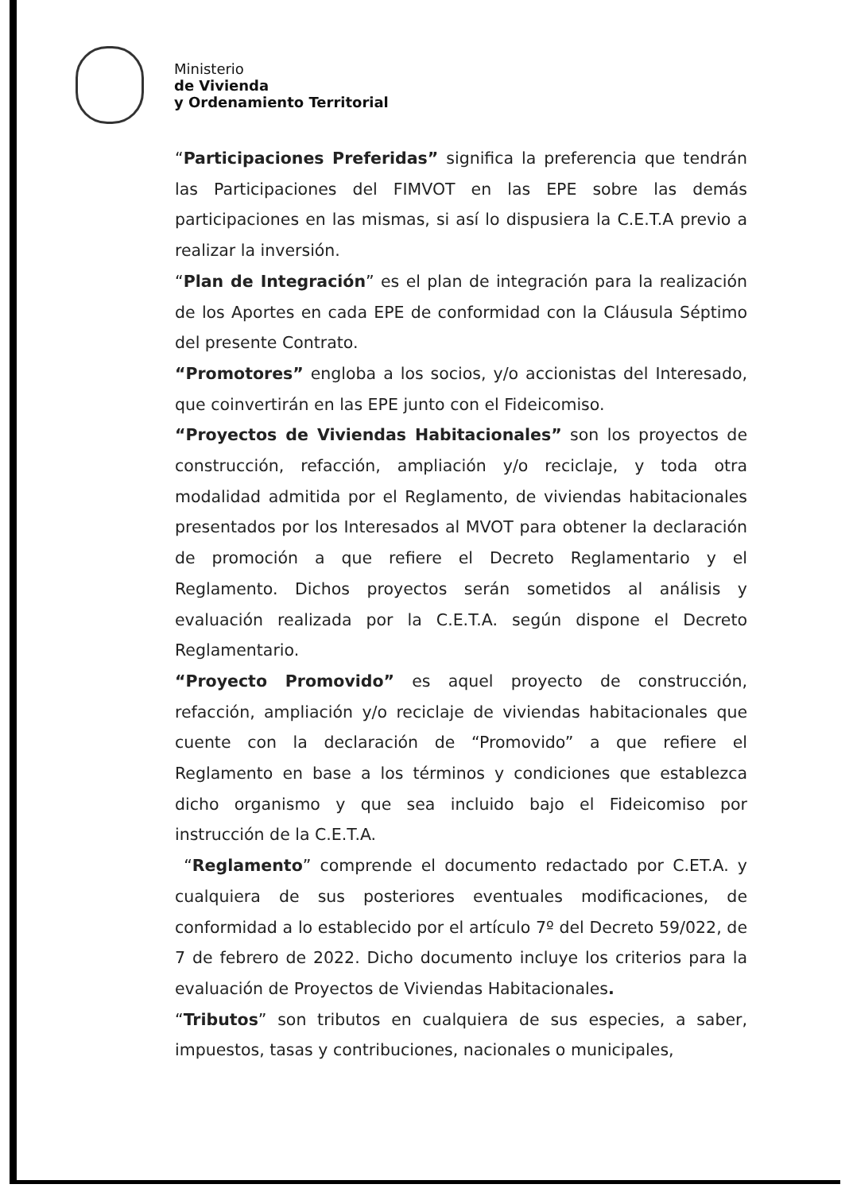Ministerio
de Vivienda
y Ordenamiento Territorial
“Participaciones Preferidas” significa la preferencia que tendrán las Participaciones del FIMVOT en las EPE sobre las demás participaciones en las mismas, si así lo dispusiera la C.E.T.A previo a realizar la inversión.
“Plan de Integración” es el plan de integración para la realización de los Aportes en cada EPE de conformidad con la Cláusula Séptimo del presente Contrato.
“Promotores” engloba a los socios, y/o accionistas del Interesado, que coinvertirán en las EPE junto con el Fideicomiso.
“Proyectos de Viviendas Habitacionales” son los proyectos de construcción, refacción, ampliación y/o reciclaje, y toda otra modalidad admitida por el Reglamento, de viviendas habitacionales presentados por los Interesados al MVOT para obtener la declaración de promoción a que refiere el Decreto Reglamentario y el Reglamento. Dichos proyectos serán sometidos al análisis y evaluación realizada por la C.E.T.A. según dispone el Decreto Reglamentario.
“Proyecto Promovido” es aquel proyecto de construcción, refacción, ampliación y/o reciclaje de viviendas habitacionales que cuente con la declaración de “Promovido” a que refiere el Reglamento en base a los términos y condiciones que establezca dicho organismo y que sea incluido bajo el Fideicomiso por instrucción de la C.E.T.A.
“Reglamento” comprende el documento redactado por C.ET.A. y cualquiera de sus posteriores eventuales modificaciones, de conformidad a lo establecido por el artículo 7º del Decreto 59/022, de 7 de febrero de 2022. Dicho documento incluye los criterios para la evaluación de Proyectos de Viviendas Habitacionales.
“Tributos” son tributos en cualquiera de sus especies, a saber, impuestos, tasas y contribuciones, nacionales o municipales,